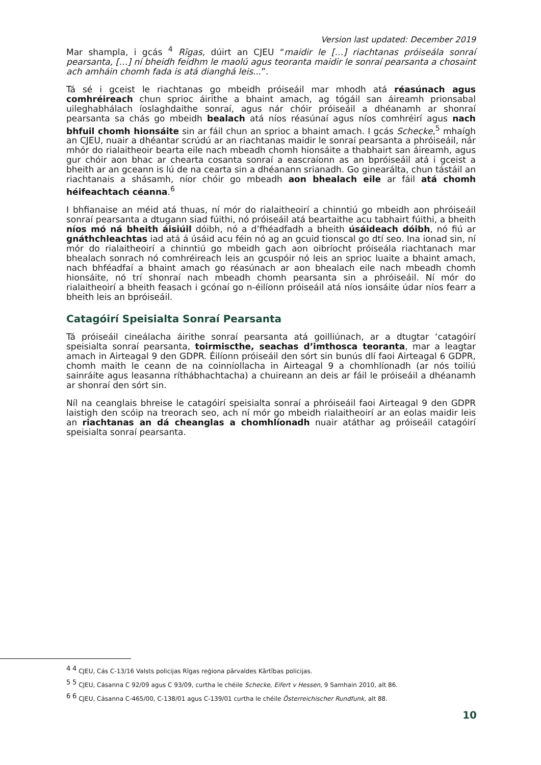Version last updated: December 2019
Mar shampla, i gcás <sup>4</sup> Rīgas, dúirt an CJEU “maidir le […] riachtanas próiseála sonraí pearsanta, […] ní bheidh feidhm le maolú agus teoranta maidir le sonraí pearsanta a chosaint ach amháin chomh fada is atá dianghá leis...”.
Tá sé i gceist le riachtanas go mbeidh próiseáil mar mhodh atá réasúnach agus comhréireach chun sprioc áirithe a bhaint amach, ag tógáil san áireamh prionsabal uileghabhálach íoslaghdaithe sonraí, agus nár chóir próiseáil a dhéanamh ar shonraí pearsanta sa chás go mbeidh bealach atá níos réasúnaí agus níos comhréirí agus nach bhfuil chomh hionsáite sin ar fáil chun an sprioc a bhaint amach. I gcás Schecke,<sup>5</sup> mhaígh an CJEU, nuair a dhéantar scrúdú ar an riachtanas maidir le sonraí pearsanta a phróiseáil, nár mhór do rialaitheoir bearta eile nach mbeadh chomh hionsáite a thabhairt san áireamh, agus gur chóir aon bhac ar chearta cosanta sonraí a eascraíonn as an bpróiseáil atá i gceist a bheith ar an gceann is lú de na cearta sin a dhéanann srianadh. Go ginearálta, chun tástáil an riachtanais a shásamh, níor chóir go mbeadh aon bhealach eile ar fáil atá chomh héifeachtach céanna.<sup>6</sup>
I bhfianaise an méid atá thuas, ní mór do rialaitheoirí a chinntiú go mbeidh aon phróiseáil sonraí pearsanta a dtugann siad fúithi, nó próiseáil atá beartaithe acu tabhairt fúithi, a bheith níos mó ná bheith áisiúil dóibh, nó a d’fhéadfadh a bheith úsáideach dóibh, nó fiú ar gnáthchleachtas iad atá á úsáid acu féin nó ag an gcuid tionscal go dtí seo. Ina ionad sin, ní mór do rialaitheoirí a chinntiú go mbeidh gach aon oibríocht próiseála riachtanach mar bhealach sonrach nó comhréireach leis an gcuspóir nó leis an sprioc luaite a bhaint amach, nach bhféadfaí a bhaint amach go réasúnach ar aon bhealach eile nach mbeadh chomh hionsáite, nó trí shonraí nach mbeadh chomh pearsanta sin a phróiseáil. Ní mór do rialaitheoirí a bheith feasach i gcónaí go n-éilíonn próiseáil atá níos ionsáite údar níos fearr a bheith leis an bpróiseáil.
Catagóirí Speisialta Sonraí Pearsanta
Tá próiseáil cineálacha áirithe sonraí pearsanta atá goilliúnach, ar a dtugtar ‘catagóirí speisialta sonraí pearsanta, toirmiscthe, seachas d’imthosca teoranta, mar a leagtar amach in Airteagal 9 den GDPR. Éilíonn próiseáil den sórt sin bunús dlí faoi Airteagal 6 GDPR, chomh maith le ceann de na coinníollacha in Airteagal 9 a chomhlíonadh (ar nós toiliú sainráite agus leasanna ríthábhachtacha) a chuireann an deis ar fáil le próiseáil a dhéanamh ar shonraí den sórt sin.
Níl na ceanglais bhreise le catagóirí speisialta sonraí a phróiseáil faoi Airteagal 9 den GDPR laistigh den scóip na treorach seo, ach ní mór go mbeidh rialaitheoirí ar an eolas maidir leis an riachtanas an dá cheanglas a chomhlíonadh nuair atáthar ag próiseáil catagóirí speisialta sonraí pearsanta.
<sup>4</sup> <sup>4</sup> CJEU, Cás C-13/16 Valsts policijas Rīgas reģiona pārvaldes Kārtības policijas.
<sup>5</sup> <sup>5</sup> CJEU, Cásanna C 92/09 agus C 93/09, curtha le chéile Schecke, Eifert v Hessen, 9 Samhain 2010, alt 86.
<sup>6</sup> <sup>6</sup> CJEU, Cásanna C-465/00, C-138/01 agus C-139/01 curtha le chéile Österreichischer Rundfunk, alt 88.
10